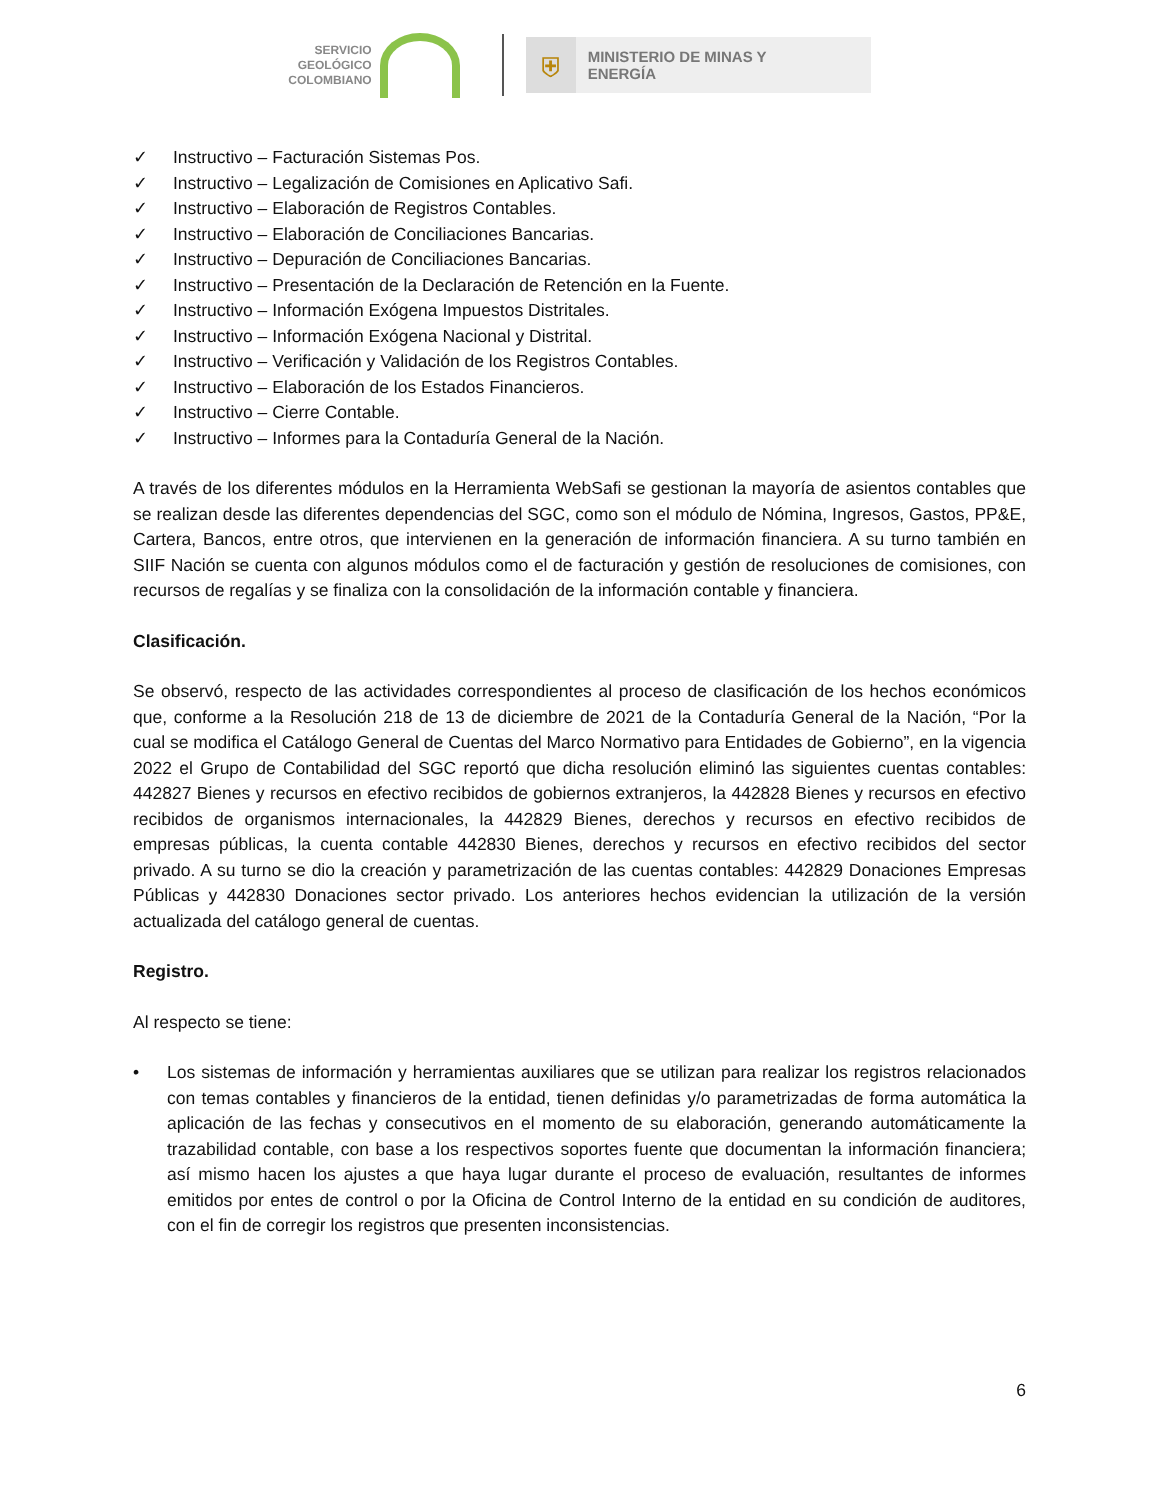SERVICIO
GEOLÓGICO
COLOMBIANO
⛨
MINISTERIO DE MINAS Y
ENERGÍA
✓ Instructivo – Facturación Sistemas Pos.
✓ Instructivo – Legalización de Comisiones en Aplicativo Safi.
✓ Instructivo – Elaboración de Registros Contables.
✓ Instructivo – Elaboración de Conciliaciones Bancarias.
✓ Instructivo – Depuración de Conciliaciones Bancarias.
✓ Instructivo – Presentación de la Declaración de Retención en la Fuente.
✓ Instructivo – Información Exógena Impuestos Distritales.
✓ Instructivo – Información Exógena Nacional y Distrital.
✓ Instructivo – Verificación y Validación de los Registros Contables.
✓ Instructivo – Elaboración de los Estados Financieros.
✓ Instructivo – Cierre Contable.
✓ Instructivo – Informes para la Contaduría General de la Nación.
A través de los diferentes módulos en la Herramienta WebSafi se gestionan la mayoría de asientos contables que se realizan desde las diferentes dependencias del SGC, como son el módulo de Nómina, Ingresos, Gastos, PP&E, Cartera, Bancos, entre otros, que intervienen en la generación de información financiera. A su turno también en SIIF Nación se cuenta con algunos módulos como el de facturación y gestión de resoluciones de comisiones, con recursos de regalías y se finaliza con la consolidación de la información contable y financiera.
Clasificación.
Se observó, respecto de las actividades correspondientes al proceso de clasificación de los hechos económicos que, conforme a la Resolución 218 de 13 de diciembre de 2021 de la Contaduría General de la Nación, “Por la cual se modifica el Catálogo General de Cuentas del Marco Normativo para Entidades de Gobierno”, en la vigencia 2022 el Grupo de Contabilidad del SGC reportó que dicha resolución eliminó las siguientes cuentas contables: 442827 Bienes y recursos en efectivo recibidos de gobiernos extranjeros, la 442828 Bienes y recursos en efectivo recibidos de organismos internacionales, la 442829 Bienes, derechos y recursos en efectivo recibidos de empresas públicas, la cuenta contable 442830 Bienes, derechos y recursos en efectivo recibidos del sector privado. A su turno se dio la creación y parametrización de las cuentas contables: 442829 Donaciones Empresas Públicas y 442830 Donaciones sector privado. Los anteriores hechos evidencian la utilización de la versión actualizada del catálogo general de cuentas.
Registro.
Al respecto se tiene:
• Los sistemas de información y herramientas auxiliares que se utilizan para realizar los registros relacionados con temas contables y financieros de la entidad, tienen definidas y/o parametrizadas de forma automática la aplicación de las fechas y consecutivos en el momento de su elaboración, generando automáticamente la trazabilidad contable, con base a los respectivos soportes fuente que documentan la información financiera; así mismo hacen los ajustes a que haya lugar durante el proceso de evaluación, resultantes de informes emitidos por entes de control o por la Oficina de Control Interno de la entidad en su condición de auditores, con el fin de corregir los registros que presenten inconsistencias.
6